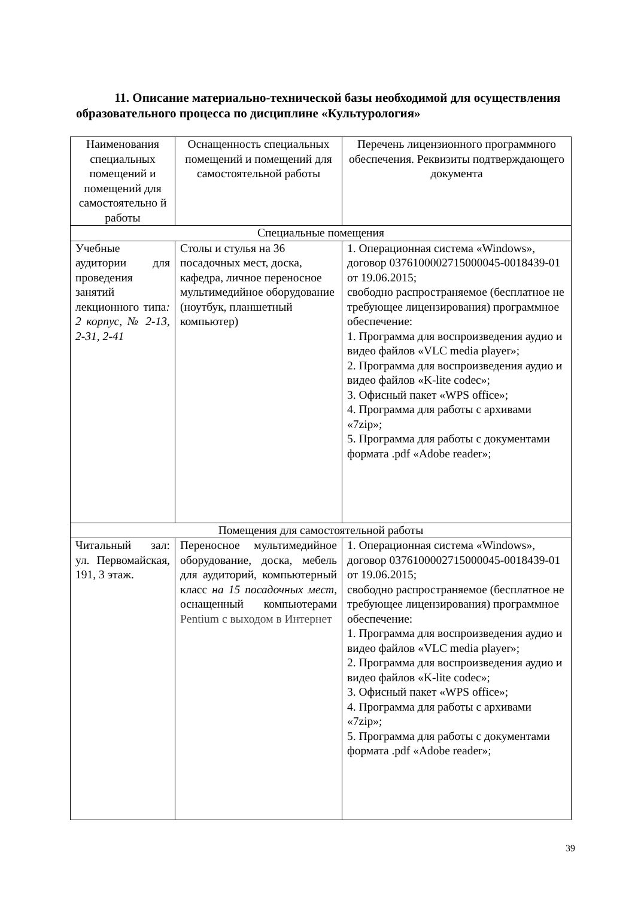11. Описание материально-технической базы необходимой для осуществления образовательного процесса по дисциплине «Культурология»
| Наименования специальных помещений и помещений для самостоятельно й работы | Оснащенность специальных помещений и помещений для самостоятельной работы | Перечень лицензионного программного обеспечения. Реквизиты подтверждающего документа |
| --- | --- | --- |
| Специальные помещения | | |
| Учебные аудитории для проведения занятий лекционного типа : 2 корпус, № 2-13, 2-31, 2-41 | Столы и стулья на 36 посадочных мест, доска, кафедра, личное переносное мультимедийное оборудование (ноутбук, планшетный компьютер) | 1. Операционная система «Windows», договор 0376100002715000045-0018439-01 от 19.06.2015; свободно распространяемое (бесплатное не требующее лицензирования) программное обеспечение: 1. Программа для воспроизведения аудио и видео файлов «VLC media player»; 2. Программа для воспроизведения аудио и видео файлов «K-lite codec»; 3. Офисный пакет «WPS office»; 4. Программа для работы с архивами «7zip»; 5. Программа для работы с документами формата .pdf «Adobe reader»; |
| Помещения для самостоятельной работы | | |
| Читальный зал: ул. Первомайская, 191, 3 этаж. | Переносное мультимедийное оборудование, доска, мебель для аудиторий, компьютерный класс на 15 посадочных мест , оснащенный компьютерами Pentium с выходом в Интернет | 1. Операционная система «Windows», договор 0376100002715000045-0018439-01 от 19.06.2015; свободно распространяемое (бесплатное не требующее лицензирования) программное обеспечение: 1. Программа для воспроизведения аудио и видео файлов «VLC media player»; 2. Программа для воспроизведения аудио и видео файлов «K-lite codec»; 3. Офисный пакет «WPS office»; 4. Программа для работы с архивами «7zip»; 5. Программа для работы с документами формата .pdf «Adobe reader»; |
39